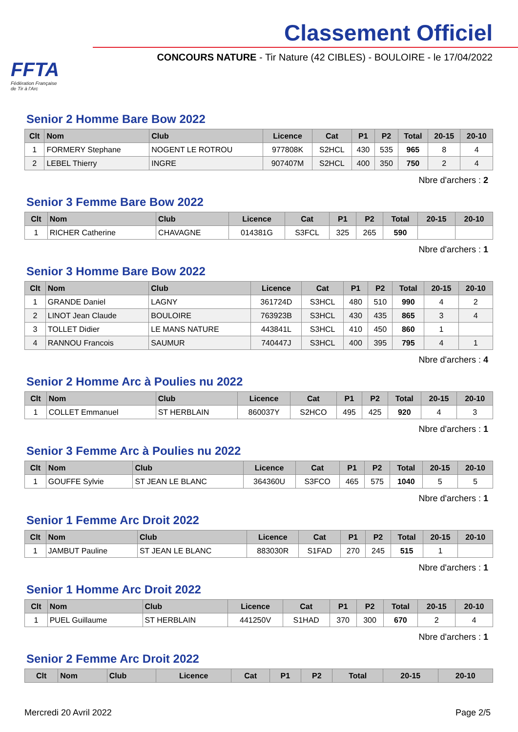FFTA
Fédération Française
de Tir à l'Arc
Classement Officiel
CONCOURS NATURE - Tir Nature (42 CIBLES) - BOULOIRE - le 17/04/2022
Senior 2 Homme Bare Bow 2022
| Clt | Nom | Club | Licence | Cat | P1 | P2 | Total | 20-15 | 20-10 |
| --- | --- | --- | --- | --- | --- | --- | --- | --- | --- |
| 1 | FORMERY Stephane | NOGENT LE ROTROU | 977808K | S2HCL | 430 | 535 | 965 | 8 | 4 |
| 2 | LEBEL Thierry | INGRE | 907407M | S2HCL | 400 | 350 | 750 | 2 | 4 |
Nbre d'archers : 2
Senior 3 Femme Bare Bow 2022
| Clt | Nom | Club | Licence | Cat | P1 | P2 | Total | 20-15 | 20-10 |
| --- | --- | --- | --- | --- | --- | --- | --- | --- | --- |
| 1 | RICHER Catherine | CHAVAGNE | 014381G | S3FCL | 325 | 265 | 590 | | |
Nbre d'archers : 1
Senior 3 Homme Bare Bow 2022
| Clt | Nom | Club | Licence | Cat | P1 | P2 | Total | 20-15 | 20-10 |
| --- | --- | --- | --- | --- | --- | --- | --- | --- | --- |
| 1 | GRANDE Daniel | LAGNY | 361724D | S3HCL | 480 | 510 | 990 | 4 | 2 |
| 2 | LINOT Jean Claude | BOULOIRE | 763923B | S3HCL | 430 | 435 | 865 | 3 | 4 |
| 3 | TOLLET Didier | LE MANS NATURE | 443841L | S3HCL | 410 | 450 | 860 | 1 | |
| 4 | RANNOU Francois | SAUMUR | 740447J | S3HCL | 400 | 395 | 795 | 4 | 1 |
Nbre d'archers : 4
Senior 2 Homme Arc à Poulies nu 2022
| Clt | Nom | Club | Licence | Cat | P1 | P2 | Total | 20-15 | 20-10 |
| --- | --- | --- | --- | --- | --- | --- | --- | --- | --- |
| 1 | COLLET Emmanuel | ST HERBLAIN | 860037Y | S2HCO | 495 | 425 | 920 | 4 | 3 |
Nbre d'archers : 1
Senior 3 Femme Arc à Poulies nu 2022
| Clt | Nom | Club | Licence | Cat | P1 | P2 | Total | 20-15 | 20-10 |
| --- | --- | --- | --- | --- | --- | --- | --- | --- | --- |
| 1 | GOUFFE Sylvie | ST JEAN LE BLANC | 364360U | S3FCO | 465 | 575 | 1040 | 5 | 5 |
Nbre d'archers : 1
Senior 1 Femme Arc Droit 2022
| Clt | Nom | Club | Licence | Cat | P1 | P2 | Total | 20-15 | 20-10 |
| --- | --- | --- | --- | --- | --- | --- | --- | --- | --- |
| 1 | JAMBUT Pauline | ST JEAN LE BLANC | 883030R | S1FAD | 270 | 245 | 515 | 1 | |
Nbre d'archers : 1
Senior 1 Homme Arc Droit 2022
| Clt | Nom | Club | Licence | Cat | P1 | P2 | Total | 20-15 | 20-10 |
| --- | --- | --- | --- | --- | --- | --- | --- | --- | --- |
| 1 | PUEL Guillaume | ST HERBLAIN | 441250V | S1HAD | 370 | 300 | 670 | 2 | 4 |
Nbre d'archers : 1
Senior 2 Femme Arc Droit 2022
| Clt | Nom | Club | Licence | Cat | P1 | P2 | Total | 20-15 | 20-10 |
| --- | --- | --- | --- | --- | --- | --- | --- | --- | --- |
Mercredi 20 Avril 2022 Page 2/5